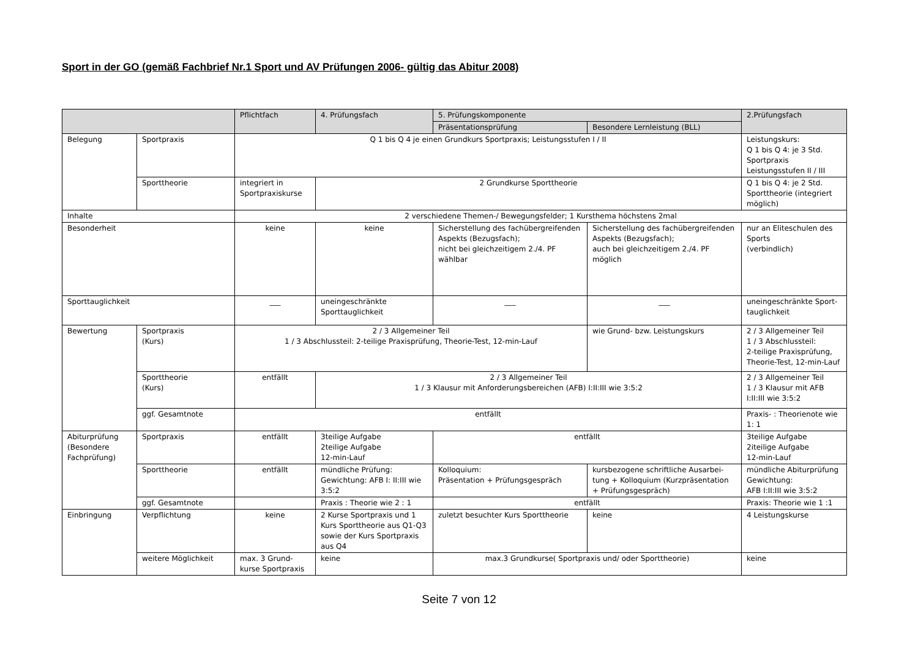Sport in der GO (gemäß Fachbrief Nr.1 Sport und AV Prüfungen 2006- gültig das Abitur 2008)
| | | Pflichtfach | 4. Prüfungsfach | 5. Prüfungskomponente | | 2.Prüfungsfach |
| --- | --- | --- | --- | --- | --- | --- |
| | | | | Präsentationsprüfung | Besondere Lernleistung (BLL) | |
| Belegung | Sportpraxis | Q 1 bis Q 4 je einen Grundkurs Sportpraxis; Leistungsstufen I / II | | | | Leistungskurs: Q 1 bis Q 4: je 3 Std. Sportpraxis Leistungsstufen II / III |
| | Sporttheorie | integriert in Sportpraxiskurse | 2 Grundkurse Sporttheorie | | | Q 1 bis Q 4: je 2 Std. Sporttheorie (integriert möglich) |
| Inhalte | | 2 verschiedene Themen-/ Bewegungsfelder; 1 Kursthema höchstens 2mal | | | | |
| Besonderheit | | keine | keine | Sicherstellung des fachübergreifenden Aspekts (Bezugsfach); nicht bei gleichzeitigem 2./4. PF wählbar | Sicherstellung des fachübergreifenden Aspekts (Bezugsfach); auch bei gleichzeitigem 2./4. PF möglich | nur an Eliteschulen des Sports (verbindlich) |
| Sporttauglichkeit | | ___ | uneingeschränkte Sporttauglichkeit | ___ | ___ | uneingeschränkte Sport-tauglichkeit |
| Bewertung | Sportpraxis (Kurs) | 2 / 3 Allgemeiner Teil 1 / 3 Abschlussteil: 2-teilige Praxisprüfung, Theorie-Test, 12-min-Lauf | | | wie Grund- bzw. Leistungskurs | 2 / 3 Allgemeiner Teil 1 / 3 Abschlussteil: 2-teilige Praxisprüfung, Theorie-Test, 12-min-Lauf |
| | Sporttheorie (Kurs) | entfällt | 2 / 3 Allgemeiner Teil 1 / 3 Klausur mit Anforderungsbereichen (AFB) I:II:III wie 3:5:2 | | | 2 / 3 Allgemeiner Teil 1 / 3 Klausur mit AFB I:II:III wie 3:5:2 |
| | ggf. Gesamtnote | entfällt | | | | Praxis- : Theorienote wie 1: 1 |
| Abiturprüfung (Besondere Fachprüfung) | Sportpraxis | entfällt | 3teilige Aufgabe 2teilige Aufgabe 12-min-Lauf | entfällt | | 3teilige Aufgabe 2iteilige Aufgabe 12-min-Lauf |
| | Sporttheorie | entfällt | mündliche Prüfung: Gewichtung: AFB I: II:III wie 3:5:2 | Kolloquium: Präsentation + Prüfungsgespräch | kursbezogene schriftliche Ausarbei-tung + Kolloquium (Kurzpräsentation + Prüfungsgespräch) | mündliche Abiturprüfung Gewichtung: AFB I:II:III wie 3:5:2 |
| | ggf. Gesamtnote | | Praxis : Theorie wie 2 : 1 | entfällt | | Praxis: Theorie wie 1 :1 |
| Einbringung | Verpflichtung | keine | 2 Kurse Sportpraxis und 1 Kurs Sporttheorie aus Q1-Q3 sowie der Kurs Sportpraxis aus Q4 | zuletzt besuchter Kurs Sporttheorie | keine | 4 Leistungskurse |
| | weitere Möglichkeit | max. 3 Grund-kurse Sportpraxis | keine | max.3 Grundkurse( Sportpraxis und/ oder Sporttheorie) | | keine |
Seite 7 von 12